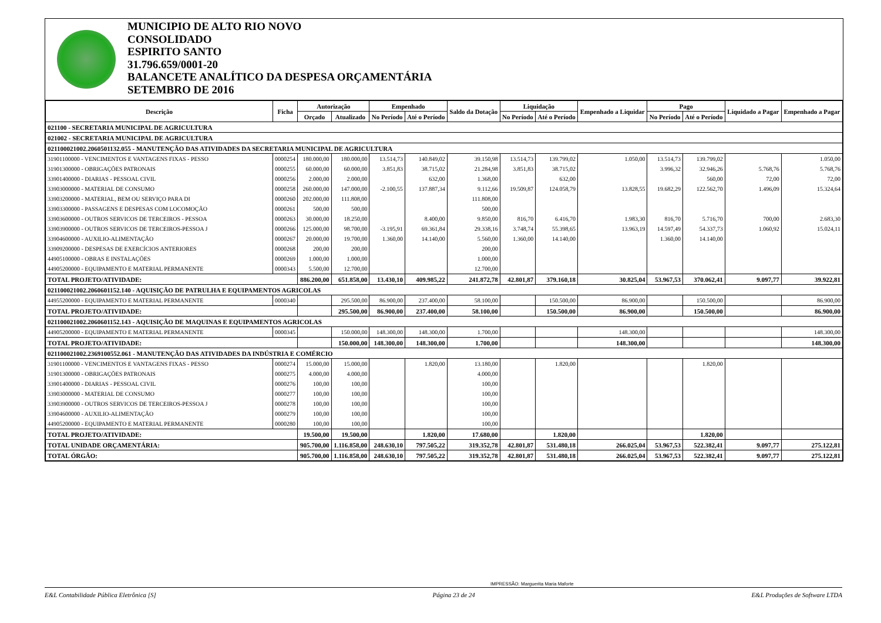MUNICIPIO DE ALTO RIO NOVO
CONSOLIDADO
ESPIRITO SANTO
31.796.659/0001-20
BALANCETE ANALÍTICO DA DESPESA ORÇAMENTÁRIA
SETEMBRO DE 2016
| Descrição | Ficha | Autorização | | Empenhado | | Saldo da Dotação | Liquidação | | Empenhado a Liquidar | Pago | | Liquidado a Pagar | Empenhado a Pagar |
| --- | --- | --- | --- | --- | --- | --- | --- | --- | --- | --- | --- | --- | --- |
| | | Orçado | Atualizado | No Período | Até o Período | | No Período | Até o Período | | No Período | Até o Período | | |
| 021100 - SECRETARIA MUNICIPAL DE AGRICULTURA | | | | | | | | | | | | | |
| 021002 - SECRETARIA MUNICIPAL DE AGRICULTURA | | | | | | | | | | | | | |
| 021100021002.2060501132.055 - MANUTENÇÃO DAS ATIVIDADES DA SECRETARIA MUNICIPAL DE AGRICULTURA | | | | | | | | | | | | | |
| 31901100000 - VENCIMENTOS E VANTAGENS FIXAS - PESSO | 0000254 | 180.000,00 | 180.000,00 | 13.514,73 | 140.849,02 | 39.150,98 | 13.514,73 | 139.799,02 | 1.050,00 | 13.514,73 | 139.799,02 | | 1.050,00 |
| 31901300000 - OBRIGAÇÕES PATRONAIS | 0000255 | 60.000,00 | 60.000,00 | 3.851,83 | 38.715,02 | 21.284,98 | 3.851,83 | 38.715,02 | | 3.996,32 | 32.946,26 | 5.768,76 | 5.768,76 |
| 33901400000 - DIARIAS - PESSOAL CIVIL | 0000256 | 2.000,00 | 2.000,00 | | 632,00 | 1.368,00 | | 632,00 | | | 560,00 | 72,00 | 72,00 |
| 33903000000 - MATERIAL DE CONSUMO | 0000258 | 260.000,00 | 147.000,00 | -2.100,55 | 137.887,34 | 9.112,66 | 19.509,87 | 124.058,79 | 13.828,55 | 19.682,29 | 122.562,70 | 1.496,09 | 15.324,64 |
| 33903200000 - MATERIAL, BEM OU SERVIÇO PARA DI | 0000260 | 202.000,00 | 111.808,00 | | | 111.808,00 | | | | | | | |
| 33903300000 - PASSAGENS E DESPESAS COM LOCOMOÇÃO | 0000261 | 500,00 | 500,00 | | | 500,00 | | | | | | | |
| 33903600000 - OUTROS SERVICOS DE TERCEIROS - PESSOA | 0000263 | 30.000,00 | 18.250,00 | | 8.400,00 | 9.850,00 | 816,70 | 6.416,70 | 1.983,30 | 816,70 | 5.716,70 | 700,00 | 2.683,30 |
| 33903900000 - OUTROS SERVICOS DE TERCEIROS-PESSOA J | 0000266 | 125.000,00 | 98.700,00 | -3.195,91 | 69.361,84 | 29.338,16 | 3.748,74 | 55.398,65 | 13.963,19 | 14.597,49 | 54.337,73 | 1.060,92 | 15.024,11 |
| 33904600000 - AUXILIO-ALIMENTAÇÃO | 0000267 | 20.000,00 | 19.700,00 | 1.360,00 | 14.140,00 | 5.560,00 | 1.360,00 | 14.140,00 | | 1.360,00 | 14.140,00 | | |
| 33909200000 - DESPESAS DE EXERCÍCIOS ANTERIORES | 0000268 | 200,00 | 200,00 | | | 200,00 | | | | | | | |
| 44905100000 - OBRAS E INSTALAÇÕES | 0000269 | 1.000,00 | 1.000,00 | | | 1.000,00 | | | | | | | |
| 44905200000 - EQUIPAMENTO E MATERIAL PERMANENTE | 0000343 | 5.500,00 | 12.700,00 | | | 12.700,00 | | | | | | | |
| TOTAL PROJETO/ATIVIDADE: | | 886.200,00 | 651.858,00 | 13.430,10 | 409.985,22 | 241.872,78 | 42.801,87 | 379.160,18 | 30.825,04 | 53.967,53 | 370.062,41 | 9.097,77 | 39.922,81 |
| 021100021002.2060601152.140 - AQUISIÇÃO DE PATRULHA E EQUIPAMENTOS AGRICOLAS | | | | | | | | | | | | | |
| 44955200000 - EQUIPAMENTO E MATERIAL PERMANENTE | 0000340 | | 295.500,00 | 86.900,00 | 237.400,00 | 58.100,00 | | 150.500,00 | 86.900,00 | | 150.500,00 | | 86.900,00 |
| TOTAL PROJETO/ATIVIDADE: | | | 295.500,00 | 86.900,00 | 237.400,00 | 58.100,00 | | 150.500,00 | 86.900,00 | | 150.500,00 | | 86.900,00 |
| 021100021002.2060601152.143 - AQUISIÇÃO DE MAQUINAS E EQUIPAMENTOS AGRICOLAS | | | | | | | | | | | | | |
| 44905200000 - EQUIPAMENTO E MATERIAL PERMANENTE | 0000345 | | 150.000,00 | 148.300,00 | 148.300,00 | 1.700,00 | | | 148.300,00 | | | | 148.300,00 |
| TOTAL PROJETO/ATIVIDADE: | | | 150.000,00 | 148.300,00 | 148.300,00 | 1.700,00 | | | 148.300,00 | | | | 148.300,00 |
| 021100021002.2369100552.061 - MANUTENÇÃO DAS ATIVIDADES DA INDÚSTRIA E COMÉRCIO | | | | | | | | | | | | | |
| 31901100000 - VENCIMENTOS E VANTAGENS FIXAS - PESSO | 0000274 | 15.000,00 | 15.000,00 | | 1.820,00 | 13.180,00 | | 1.820,00 | | | 1.820,00 | | |
| 31901300000 - OBRIGAÇÕES PATRONAIS | 0000275 | 4.000,00 | 4.000,00 | | | 4.000,00 | | | | | | | |
| 33901400000 - DIARIAS - PESSOAL CIVIL | 0000276 | 100,00 | 100,00 | | | 100,00 | | | | | | | |
| 33903000000 - MATERIAL DE CONSUMO | 0000277 | 100,00 | 100,00 | | | 100,00 | | | | | | | |
| 33903900000 - OUTROS SERVICOS DE TERCEIROS-PESSOA J | 0000278 | 100,00 | 100,00 | | | 100,00 | | | | | | | |
| 33904600000 - AUXILIO-ALIMENTAÇÃO | 0000279 | 100,00 | 100,00 | | | 100,00 | | | | | | | |
| 44905200000 - EQUIPAMENTO E MATERIAL PERMANENTE | 0000280 | 100,00 | 100,00 | | | 100,00 | | | | | | | |
| TOTAL PROJETO/ATIVIDADE: | | 19.500,00 | 19.500,00 | | 1.820,00 | 17.680,00 | | 1.820,00 | | | 1.820,00 | | |
| TOTAL UNIDADE ORÇAMENTÁRIA: | | 905.700,00 | 1.116.858,00 | 248.630,10 | 797.505,22 | 319.352,78 | 42.801,87 | 531.480,18 | 266.025,04 | 53.967,53 | 522.382,41 | 9.097,77 | 275.122,81 |
| TOTAL ÓRGÃO: | | 905.700,00 | 1.116.858,00 | 248.630,10 | 797.505,22 | 319.352,78 | 42.801,87 | 531.480,18 | 266.025,04 | 53.967,53 | 522.382,41 | 9.097,77 | 275.122,81 |
IMPRESSÃO: Marguerita Maria Maforte
E&L Contabilidade Pública Eletrônica [S] Página 23 de 24 E&L Produções de Software LTDA